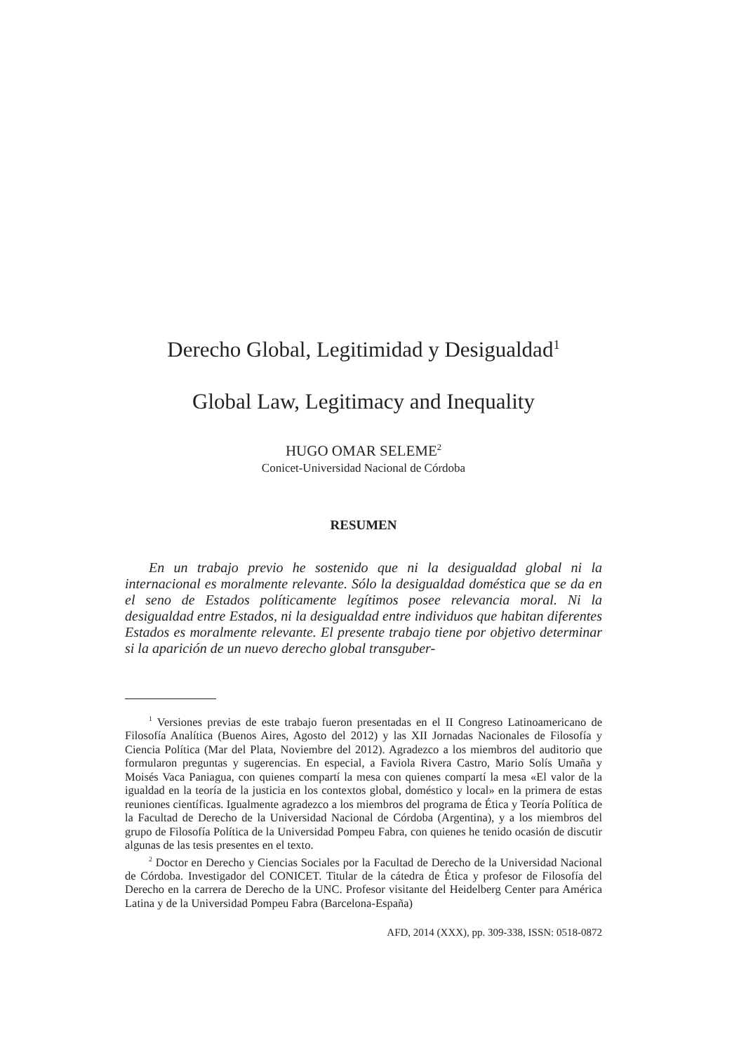Derecho Global, Legitimidad y Desigualdad<sup>1</sup>
Global Law, Legitimacy and Inequality
HUGO OMAR SELEME<sup>2</sup>
Conicet-Universidad Nacional de Córdoba
RESUMEN
En un trabajo previo he sostenido que ni la desigualdad global ni la internacional es moralmente relevante. Sólo la desigualdad doméstica que se da en el seno de Estados políticamente legítimos posee relevancia moral. Ni la desigualdad entre Estados, ni la desigualdad entre individuos que habitan diferentes Estados es moralmente relevante. El presente trabajo tiene por objetivo determinar si la aparición de un nuevo derecho global transguber-
<sup>1</sup> Versiones previas de este trabajo fueron presentadas en el II Congreso Latinoamericano de Filosofía Analítica (Buenos Aires, Agosto del 2012) y las XII Jornadas Nacionales de Filosofía y Ciencia Política (Mar del Plata, Noviembre del 2012). Agradezco a los miembros del auditorio que formularon preguntas y sugerencias. En especial, a Faviola Rivera Castro, Mario Solís Umaña y Moisés Vaca Paniagua, con quienes compartí la mesa con quienes compartí la mesa «El valor de la igualdad en la teoría de la justicia en los contextos global, doméstico y local» en la primera de estas reuniones científicas. Igualmente agradezco a los miembros del programa de Ética y Teoría Política de la Facultad de Derecho de la Universidad Nacional de Córdoba (Argentina), y a los miembros del grupo de Filosofía Política de la Universidad Pompeu Fabra, con quienes he tenido ocasión de discutir algunas de las tesis presentes en el texto.
<sup>2</sup> Doctor en Derecho y Ciencias Sociales por la Facultad de Derecho de la Universidad Nacional de Córdoba. Investigador del CONICET. Titular de la cátedra de Ética y profesor de Filosofía del Derecho en la carrera de Derecho de la UNC. Profesor visitante del Heidelberg Center para América Latina y de la Universidad Pompeu Fabra (Barcelona-España)
AFD, 2014 (XXX), pp. 309-338, ISSN: 0518-0872